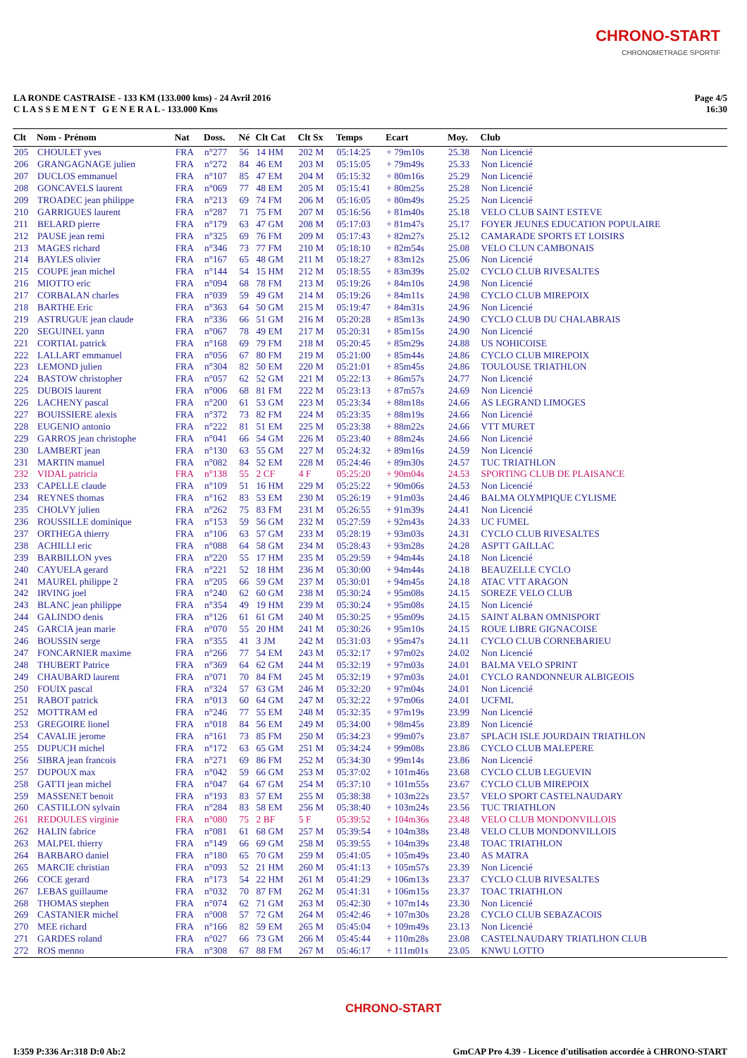CHRONO-START
CHRONOMETRAGE SPORTIF
LA RONDE CASTRAISE - 133 KM (133.000 kms) - 24 Avril 2016
C L A S S E M E N T G E N E R A L - 133.000 Kms
Page 4/5
16:30
| Clt | Nom - Prénom | Nat | Doss. | Né | Clt Cat | Clt Sx | Temps | Ecart | Moy. | Club |
| --- | --- | --- | --- | --- | --- | --- | --- | --- | --- | --- |
| 205 | CHOULET yves | FRA | n°277 | 56 | 14 HM | 202 M | 05:14:25 | + 79m10s | 25.38 | Non Licencié |
| 206 | GRANGAGNAGE julien | FRA | n°272 | 84 | 46 EM | 203 M | 05:15:05 | + 79m49s | 25.33 | Non Licencié |
| 207 | DUCLOS emmanuel | FRA | n°107 | 85 | 47 EM | 204 M | 05:15:32 | + 80m16s | 25.29 | Non Licencié |
| 208 | GONCAVELS laurent | FRA | n°069 | 77 | 48 EM | 205 M | 05:15:41 | + 80m25s | 25.28 | Non Licencié |
| 209 | TROADEC jean philippe | FRA | n°213 | 69 | 74 FM | 206 M | 05:16:05 | + 80m49s | 25.25 | Non Licencié |
| 210 | GARRIGUES laurent | FRA | n°287 | 71 | 75 FM | 207 M | 05:16:56 | + 81m40s | 25.18 | VELO CLUB SAINT ESTEVE |
| 211 | BELARD pierre | FRA | n°179 | 63 | 47 GM | 208 M | 05:17:03 | + 81m47s | 25.17 | FOYER JEUNES EDUCATION POPULAIRE |
| 212 | PAUSE jean remi | FRA | n°325 | 69 | 76 FM | 209 M | 05:17:43 | + 82m27s | 25.12 | CAMARADE SPORTS ET LOISIRS |
| 213 | MAGES richard | FRA | n°346 | 73 | 77 FM | 210 M | 05:18:10 | + 82m54s | 25.08 | VELO CLUN CAMBONAIS |
| 214 | BAYLES olivier | FRA | n°167 | 65 | 48 GM | 211 M | 05:18:27 | + 83m12s | 25.06 | Non Licencié |
| 215 | COUPE jean michel | FRA | n°144 | 54 | 15 HM | 212 M | 05:18:55 | + 83m39s | 25.02 | CYCLO CLUB RIVESALTES |
| 216 | MIOTTO eric | FRA | n°094 | 68 | 78 FM | 213 M | 05:19:26 | + 84m10s | 24.98 | Non Licencié |
| 217 | CORBALAN charles | FRA | n°039 | 59 | 49 GM | 214 M | 05:19:26 | + 84m11s | 24.98 | CYCLO CLUB MIREPOIX |
| 218 | BARTHE Eric | FRA | n°363 | 64 | 50 GM | 215 M | 05:19:47 | + 84m31s | 24.96 | Non Licencié |
| 219 | ASTRUGUE jean claude | FRA | n°336 | 66 | 51 GM | 216 M | 05:20:28 | + 85m13s | 24.90 | CYCLO CLUB DU CHALABRAIS |
| 220 | SEGUINEL yann | FRA | n°067 | 78 | 49 EM | 217 M | 05:20:31 | + 85m15s | 24.90 | Non Licencié |
| 221 | CORTIAL patrick | FRA | n°168 | 69 | 79 FM | 218 M | 05:20:45 | + 85m29s | 24.88 | US NOHICOISE |
| 222 | LALLART emmanuel | FRA | n°056 | 67 | 80 FM | 219 M | 05:21:00 | + 85m44s | 24.86 | CYCLO CLUB MIREPOIX |
| 223 | LEMOND julien | FRA | n°304 | 82 | 50 EM | 220 M | 05:21:01 | + 85m45s | 24.86 | TOULOUSE TRIATHLON |
| 224 | BASTOW christopher | FRA | n°057 | 62 | 52 GM | 221 M | 05:22:13 | + 86m57s | 24.77 | Non Licencié |
| 225 | DUBOIS laurent | FRA | n°006 | 68 | 81 FM | 222 M | 05:23:13 | + 87m57s | 24.69 | Non Licencié |
| 226 | LACHENY pascal | FRA | n°200 | 61 | 53 GM | 223 M | 05:23:34 | + 88m18s | 24.66 | AS LEGRAND LIMOGES |
| 227 | BOUISSIERE alexis | FRA | n°372 | 73 | 82 FM | 224 M | 05:23:35 | + 88m19s | 24.66 | Non Licencié |
| 228 | EUGENIO antonio | FRA | n°222 | 81 | 51 EM | 225 M | 05:23:38 | + 88m22s | 24.66 | VTT MURET |
| 229 | GARROS jean christophe | FRA | n°041 | 66 | 54 GM | 226 M | 05:23:40 | + 88m24s | 24.66 | Non Licencié |
| 230 | LAMBERT jean | FRA | n°130 | 63 | 55 GM | 227 M | 05:24:32 | + 89m16s | 24.59 | Non Licencié |
| 231 | MARTIN manuel | FRA | n°082 | 84 | 52 EM | 228 M | 05:24:46 | + 89m30s | 24.57 | TUC TRIATHLON |
| 232 | VIDAL patricia | FRA | n°138 | 55 | 2 CF | 4 F | 05:25:20 | + 90m04s | 24.53 | SPORTING CLUB DE PLAISANCE |
| 233 | CAPELLE claude | FRA | n°109 | 51 | 16 HM | 229 M | 05:25:22 | + 90m06s | 24.53 | Non Licencié |
| 234 | REYNES thomas | FRA | n°162 | 83 | 53 EM | 230 M | 05:26:19 | + 91m03s | 24.46 | BALMA OLYMPIQUE CYLISME |
| 235 | CHOLVY julien | FRA | n°262 | 75 | 83 FM | 231 M | 05:26:55 | + 91m39s | 24.41 | Non Licencié |
| 236 | ROUSSILLE dominique | FRA | n°153 | 59 | 56 GM | 232 M | 05:27:59 | + 92m43s | 24.33 | UC FUMEL |
| 237 | ORTHEGA thierry | FRA | n°106 | 63 | 57 GM | 233 M | 05:28:19 | + 93m03s | 24.31 | CYCLO CLUB RIVESALTES |
| 238 | ACHILLI eric | FRA | n°088 | 64 | 58 GM | 234 M | 05:28:43 | + 93m28s | 24.28 | ASPTT GAILLAC |
| 239 | BARBILLON yves | FRA | n°220 | 55 | 17 HM | 235 M | 05:29:59 | + 94m44s | 24.18 | Non Licencié |
| 240 | CAYUELA gerard | FRA | n°221 | 52 | 18 HM | 236 M | 05:30:00 | + 94m44s | 24.18 | BEAUZELLE CYCLO |
| 241 | MAUREL philippe 2 | FRA | n°205 | 66 | 59 GM | 237 M | 05:30:01 | + 94m45s | 24.18 | ATAC VTT ARAGON |
| 242 | IRVING joel | FRA | n°240 | 62 | 60 GM | 238 M | 05:30:24 | + 95m08s | 24.15 | SOREZE VELO CLUB |
| 243 | BLANC jean philippe | FRA | n°354 | 49 | 19 HM | 239 M | 05:30:24 | + 95m08s | 24.15 | Non Licencié |
| 244 | GALINDO denis | FRA | n°126 | 61 | 61 GM | 240 M | 05:30:25 | + 95m09s | 24.15 | SAINT ALBAN OMNISPORT |
| 245 | GARCIA jean marie | FRA | n°070 | 55 | 20 HM | 241 M | 05:30:26 | + 95m10s | 24.15 | ROUE LIBRE GIGNACOISE |
| 246 | BOUSSIN serge | FRA | n°355 | 41 | 3 JM | 242 M | 05:31:03 | + 95m47s | 24.11 | CYCLO CLUB CORNEBARIEU |
| 247 | FONCARNIER maxime | FRA | n°266 | 77 | 54 EM | 243 M | 05:32:17 | + 97m02s | 24.02 | Non Licencié |
| 248 | THUBERT Patrice | FRA | n°369 | 64 | 62 GM | 244 M | 05:32:19 | + 97m03s | 24.01 | BALMA VELO SPRINT |
| 249 | CHAUBARD laurent | FRA | n°071 | 70 | 84 FM | 245 M | 05:32:19 | + 97m03s | 24.01 | CYCLO RANDONNEUR ALBIGEOIS |
| 250 | FOUIX pascal | FRA | n°324 | 57 | 63 GM | 246 M | 05:32:20 | + 97m04s | 24.01 | Non Licencié |
| 251 | RABOT patrick | FRA | n°013 | 60 | 64 GM | 247 M | 05:32:22 | + 97m06s | 24.01 | UCFML |
| 252 | MOTTRAM ed | FRA | n°246 | 77 | 55 EM | 248 M | 05:32:35 | + 97m19s | 23.99 | Non Licencié |
| 253 | GREGOIRE lionel | FRA | n°018 | 84 | 56 EM | 249 M | 05:34:00 | + 98m45s | 23.89 | Non Licencié |
| 254 | CAVALIE jerome | FRA | n°161 | 73 | 85 FM | 250 M | 05:34:23 | + 99m07s | 23.87 | SPLACH ISLE JOURDAIN TRIATHLON |
| 255 | DUPUCH michel | FRA | n°172 | 63 | 65 GM | 251 M | 05:34:24 | + 99m08s | 23.86 | CYCLO CLUB MALEPERE |
| 256 | SIBRA jean francois | FRA | n°271 | 69 | 86 FM | 252 M | 05:34:30 | + 99m14s | 23.86 | Non Licencié |
| 257 | DUPOUX max | FRA | n°042 | 59 | 66 GM | 253 M | 05:37:02 | + 101m46s | 23.68 | CYCLO CLUB LEGUEVIN |
| 258 | GATTI jean michel | FRA | n°047 | 64 | 67 GM | 254 M | 05:37:10 | + 101m55s | 23.67 | CYCLO CLUB MIREPOIX |
| 259 | MASSENET benoit | FRA | n°193 | 83 | 57 EM | 255 M | 05:38:38 | + 103m22s | 23.57 | VELO SPORT CASTELNAUDARY |
| 260 | CASTILLON sylvain | FRA | n°284 | 83 | 58 EM | 256 M | 05:38:40 | + 103m24s | 23.56 | TUC TRIATHLON |
| 261 | REDOULES virginie | FRA | n°080 | 75 | 2 BF | 5 F | 05:39:52 | + 104m36s | 23.48 | VELO CLUB MONDONVILLOIS |
| 262 | HALIN fabrice | FRA | n°081 | 61 | 68 GM | 257 M | 05:39:54 | + 104m38s | 23.48 | VELO CLUB MONDONVILLOIS |
| 263 | MALPEL thierry | FRA | n°149 | 66 | 69 GM | 258 M | 05:39:55 | + 104m39s | 23.48 | TOAC TRIATHLON |
| 264 | BARBARO daniel | FRA | n°180 | 65 | 70 GM | 259 M | 05:41:05 | + 105m49s | 23.40 | AS MATRA |
| 265 | MARCIE christian | FRA | n°093 | 52 | 21 HM | 260 M | 05:41:13 | + 105m57s | 23.39 | Non Licencié |
| 266 | COCE gerard | FRA | n°173 | 54 | 22 HM | 261 M | 05:41:29 | + 106m13s | 23.37 | CYCLO CLUB RIVESALTES |
| 267 | LEBAS guillaume | FRA | n°032 | 70 | 87 FM | 262 M | 05:41:31 | + 106m15s | 23.37 | TOAC TRIATHLON |
| 268 | THOMAS stephen | FRA | n°074 | 62 | 71 GM | 263 M | 05:42:30 | + 107m14s | 23.30 | Non Licencié |
| 269 | CASTANIER michel | FRA | n°008 | 57 | 72 GM | 264 M | 05:42:46 | + 107m30s | 23.28 | CYCLO CLUB SEBAZACOIS |
| 270 | MEE richard | FRA | n°166 | 82 | 59 EM | 265 M | 05:45:04 | + 109m49s | 23.13 | Non Licencié |
| 271 | GARDES roland | FRA | n°027 | 66 | 73 GM | 266 M | 05:45:44 | + 110m28s | 23.08 | CASTELNAUDARY TRIATLHON CLUB |
| 272 | ROS menno | FRA | n°308 | 67 | 88 FM | 267 M | 05:46:17 | + 111m01s | 23.05 | KNWU LOTTO |
CHRONO-START
I:359 P:336 Ar:318 D:0 Ab:2 GmCAP Pro 4.39 - Licence d'utilisation accordée à CHRONO-START